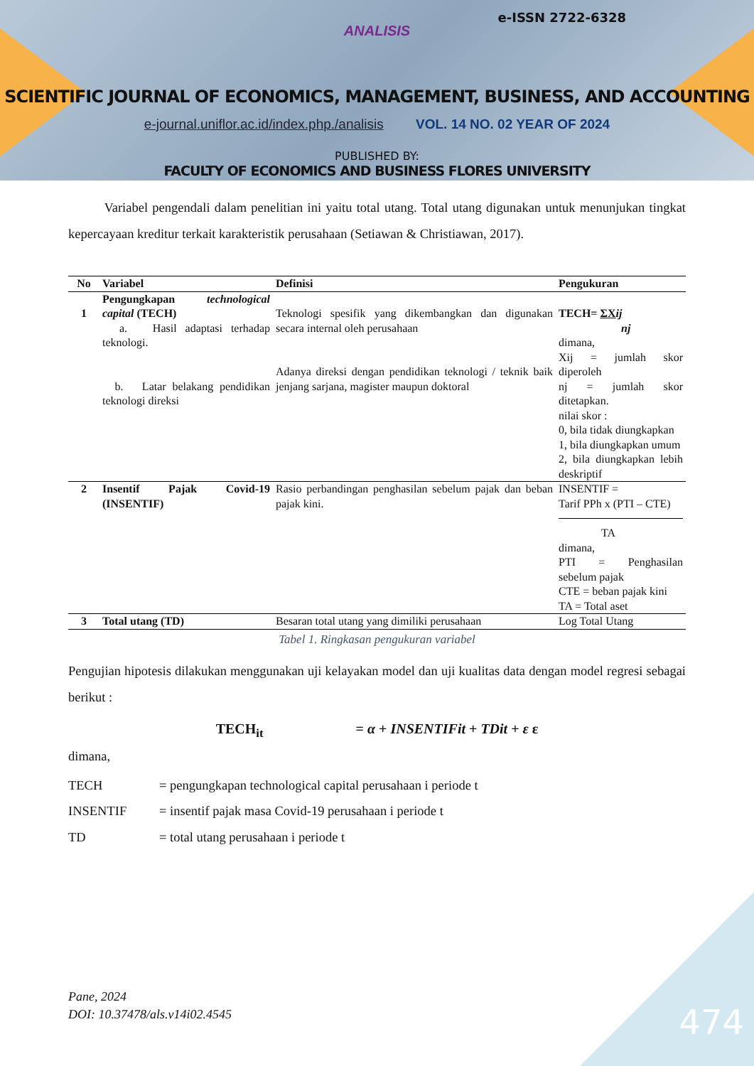e-ISSN 2722-6328
ANALISIS
SCIENTIFIC JOURNAL OF ECONOMICS, MANAGEMENT, BUSINESS, AND ACCOUNTING
e-journal.uniflor.ac.id/index.php./analisis VOL. 14 NO. 02 YEAR OF 2024
PUBLISHED BY:
FACULTY OF ECONOMICS AND BUSINESS FLORES UNIVERSITY
Variabel pengendali dalam penelitian ini yaitu total utang. Total utang digunakan untuk menunjukan tingkat kepercayaan kreditur terkait karakteristik perusahaan (Setiawan & Christiawan, 2017).
| No | Variabel | Definisi | Pengukuran |
| --- | --- | --- | --- |
| 1 | Pengungkapan technological capital (TECH) a. Hasil adaptasi terhadap teknologi. b. Latar belakang pendidikan teknologi direksi | Teknologi spesifik yang dikembangkan dan digunakan secara internal oleh perusahaan Adanya direksi dengan pendidikan teknologi / teknik baik jenjang sarjana, magister maupun doktoral | TECH= ΣX ij nj dimana, Xij = jumlah skor diperoleh nj = jumlah skor ditetapkan. nilai skor : 0, bila tidak diungkapkan 1, bila diungkapkan umum 2, bila diungkapkan lebih deskriptif |
| 2 | Insentif Pajak Covid-19 (INSENTIF) | Rasio perbandingan penghasilan sebelum pajak dan beban pajak kini. | INSENTIF = Tarif PPh x (PTI – CTE) TA dimana, PTI = Penghasilan sebelum pajak CTE = beban pajak kini TA = Total aset |
| 3 | Total utang (TD) | Besaran total utang yang dimiliki perusahaan | Log Total Utang |
Tabel 1. Ringkasan pengukuran variabel
Pengujian hipotesis dilakukan menggunakan uji kelayakan model dan uji kualitas data dengan model regresi sebagai berikut :
TECH<sub>it</sub> = α + INSENTIFit + TDit + ε ε
dimana,
| TECH | = pengungkapan technological capital perusahaan i periode t |
| INSENTIF | = insentif pajak masa Covid-19 perusahaan i periode t |
| TD | = total utang perusahaan i periode t |
Pane, 2024
DOI: 10.37478/als.v14i02.4545
474